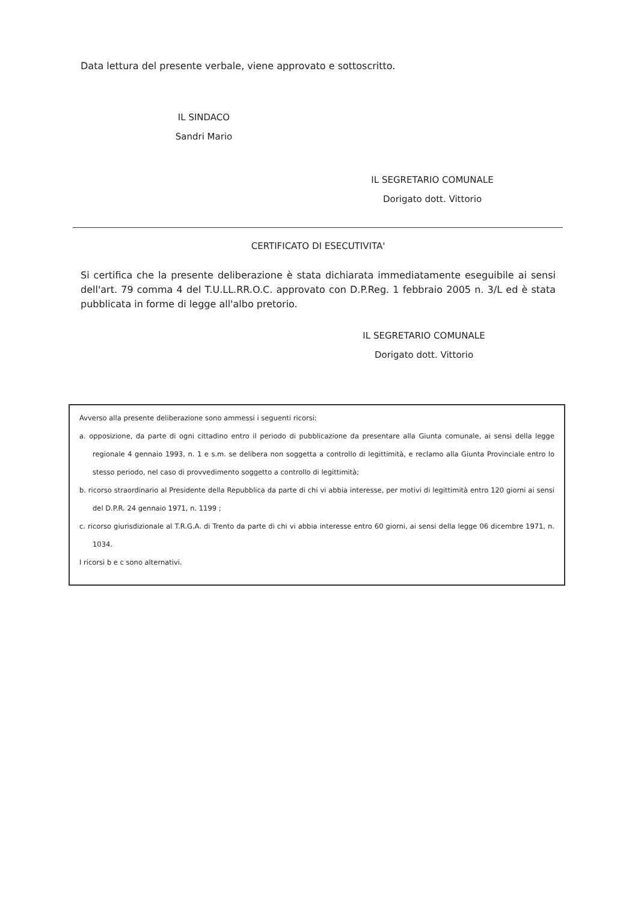Data lettura del presente verbale, viene approvato e sottoscritto.
IL SINDACO
Sandri Mario
IL SEGRETARIO COMUNALE
Dorigato dott. Vittorio
CERTIFICATO DI ESECUTIVITA'
Si certifica che la presente deliberazione è stata dichiarata immediatamente eseguibile ai sensi dell'art. 79 comma 4 del T.U.LL.RR.O.C. approvato con D.P.Reg. 1 febbraio 2005 n. 3/L ed è stata pubblicata in forme di legge all'albo pretorio.
IL SEGRETARIO COMUNALE
Dorigato dott. Vittorio
Avverso alla presente deliberazione sono ammessi i seguenti ricorsi:
a. opposizione, da parte di ogni cittadino entro il periodo di pubblicazione da presentare alla Giunta comunale, ai sensi della legge regionale 4 gennaio 1993, n. 1 e s.m. se delibera non soggetta a controllo di legittimità, e reclamo alla Giunta Provinciale entro lo stesso periodo, nel caso di provvedimento soggetto a controllo di legittimità;
b. ricorso straordinario al Presidente della Repubblica da parte di chi vi abbia interesse, per motivi di legittimità entro 120 giorni ai sensi del D.P.R. 24 gennaio 1971, n. 1199 ;
c. ricorso giurisdizionale al T.R.G.A. di Trento da parte di chi vi abbia interesse entro 60 giorni, ai sensi della legge 06 dicembre 1971, n. 1034.
I ricorsi b e c sono alternativi.